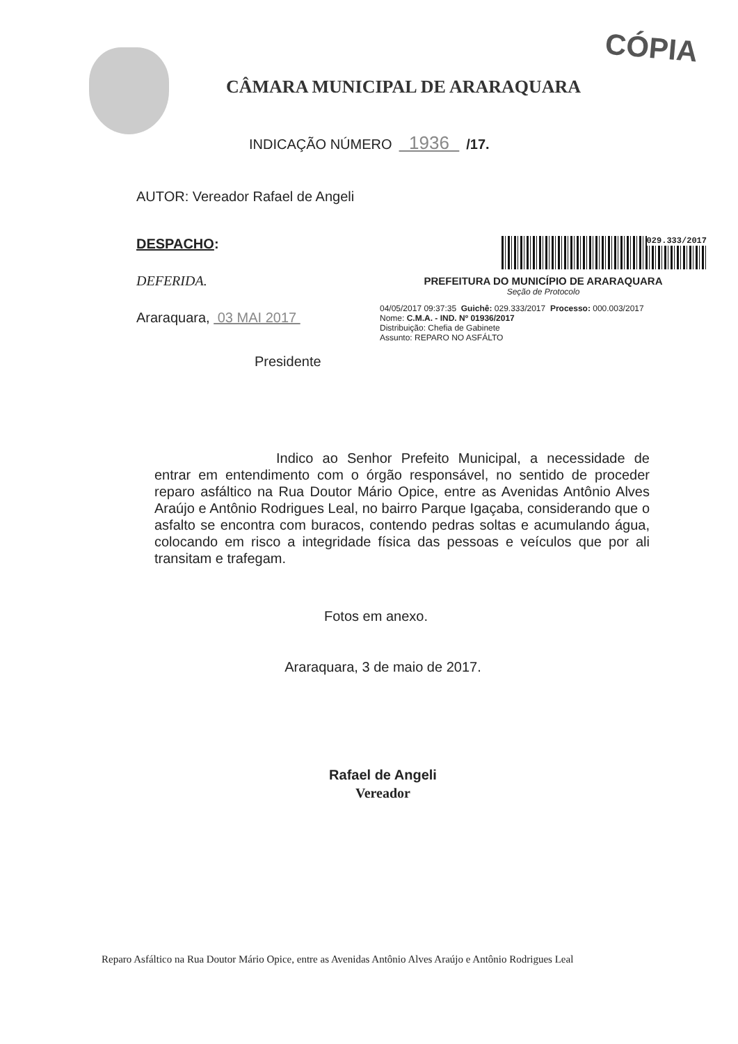CÓPIA
CÂMARA MUNICIPAL DE ARARAQUARA
INDICAÇÃO NÚMERO 1936 /17.
AUTOR: Vereador Rafael de Angeli
DESPACHO:
DEFERIDA.
Araraquara, 03 MAI 2017
Presidente
029.333/2017
PREFEITURA DO MUNICÍPIO DE ARARAQUARA
Seção de Protocolo
04/05/2017 09:37:35 Guichê: 029.333/2017 Processo: 000.003/2017
Nome: C.M.A. - IND. Nº 01936/2017
Distribuição: Chefia de Gabinete
Assunto: REPARO NO ASFÁLTO
Indico ao Senhor Prefeito Municipal, a necessidade de entrar em entendimento com o órgão responsável, no sentido de proceder reparo asfáltico na Rua Doutor Mário Opice, entre as Avenidas Antônio Alves Araújo e Antônio Rodrigues Leal, no bairro Parque Igaçaba, considerando que o asfalto se encontra com buracos, contendo pedras soltas e acumulando água, colocando em risco a integridade física das pessoas e veículos que por ali transitam e trafegam.
Fotos em anexo.
Araraquara, 3 de maio de 2017.
Rafael de Angeli
Vereador
Reparo Asfáltico na Rua Doutor Mário Opice, entre as Avenidas Antônio Alves Araújo e Antônio Rodrigues Leal